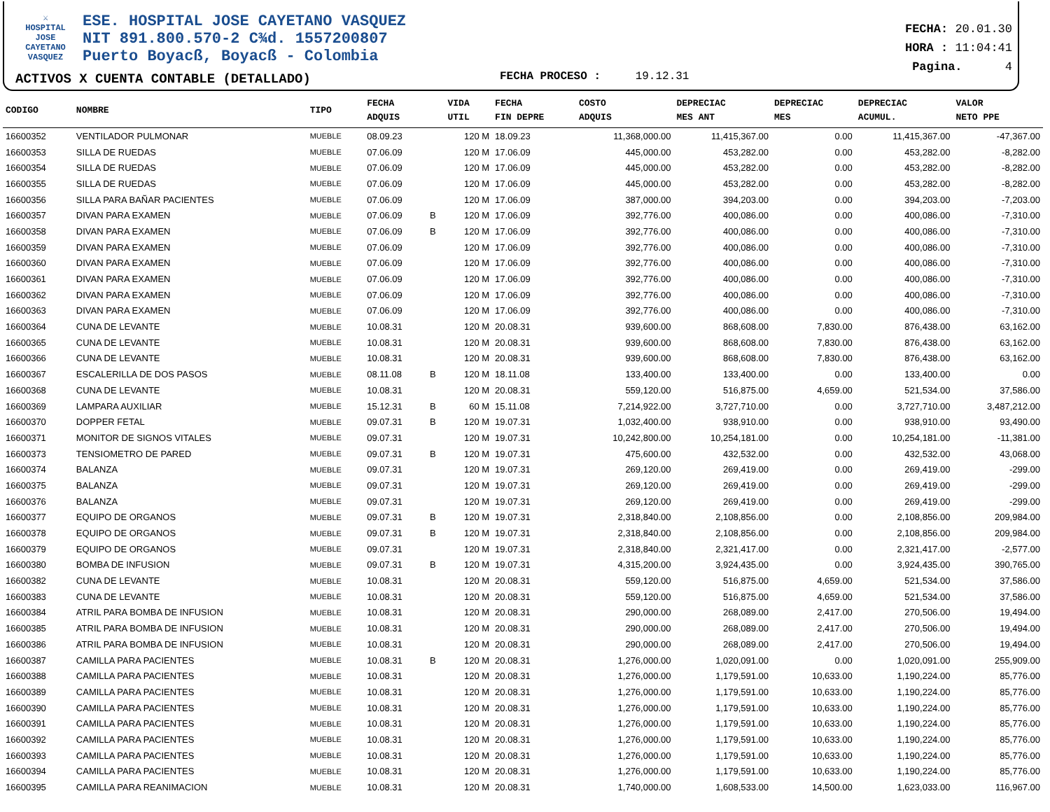⚔
HOSPITAL
JOSE CAYETANO
VASQUEZ
ESE. HOSPITAL JOSE CAYETANO VASQUEZ
NIT 891.800.570-2 C¾d. 1557200807
Puerto Boyacß, Boyacß - Colombia
FECHA: 20.01.30
HORA : 11:04:41
Pagina. 4
ACTIVOS X CUENTA CONTABLE (DETALLADO)
FECHA PROCESO : 19.12.31
| CODIGO | NOMBRE | TIPO | FECHA ADQUIS | | VIDA UTIL | FECHA FIN DEPRE | COSTO ADQUIS | DEPRECIAC MES ANT | DEPRECIAC MES | DEPRECIAC ACUMUL. | VALOR NETO PPE |
| --- | --- | --- | --- | --- | --- | --- | --- | --- | --- | --- | --- |
| 16600352 | VENTILADOR PULMONAR | MUEBLE | 08.09.23 | | 120 M | 18.09.23 | 11,368,000.00 | 11,415,367.00 | 0.00 | 11,415,367.00 | -47,367.00 |
| 16600353 | SILLA DE RUEDAS | MUEBLE | 07.06.09 | | 120 M | 17.06.09 | 445,000.00 | 453,282.00 | 0.00 | 453,282.00 | -8,282.00 |
| 16600354 | SILLA DE RUEDAS | MUEBLE | 07.06.09 | | 120 M | 17.06.09 | 445,000.00 | 453,282.00 | 0.00 | 453,282.00 | -8,282.00 |
| 16600355 | SILLA DE RUEDAS | MUEBLE | 07.06.09 | | 120 M | 17.06.09 | 445,000.00 | 453,282.00 | 0.00 | 453,282.00 | -8,282.00 |
| 16600356 | SILLA PARA BAÑAR PACIENTES | MUEBLE | 07.06.09 | | 120 M | 17.06.09 | 387,000.00 | 394,203.00 | 0.00 | 394,203.00 | -7,203.00 |
| 16600357 | DIVAN PARA EXAMEN | MUEBLE | 07.06.09 | B | 120 M | 17.06.09 | 392,776.00 | 400,086.00 | 0.00 | 400,086.00 | -7,310.00 |
| 16600358 | DIVAN PARA EXAMEN | MUEBLE | 07.06.09 | B | 120 M | 17.06.09 | 392,776.00 | 400,086.00 | 0.00 | 400,086.00 | -7,310.00 |
| 16600359 | DIVAN PARA EXAMEN | MUEBLE | 07.06.09 | | 120 M | 17.06.09 | 392,776.00 | 400,086.00 | 0.00 | 400,086.00 | -7,310.00 |
| 16600360 | DIVAN PARA EXAMEN | MUEBLE | 07.06.09 | | 120 M | 17.06.09 | 392,776.00 | 400,086.00 | 0.00 | 400,086.00 | -7,310.00 |
| 16600361 | DIVAN PARA EXAMEN | MUEBLE | 07.06.09 | | 120 M | 17.06.09 | 392,776.00 | 400,086.00 | 0.00 | 400,086.00 | -7,310.00 |
| 16600362 | DIVAN PARA EXAMEN | MUEBLE | 07.06.09 | | 120 M | 17.06.09 | 392,776.00 | 400,086.00 | 0.00 | 400,086.00 | -7,310.00 |
| 16600363 | DIVAN PARA EXAMEN | MUEBLE | 07.06.09 | | 120 M | 17.06.09 | 392,776.00 | 400,086.00 | 0.00 | 400,086.00 | -7,310.00 |
| 16600364 | CUNA DE LEVANTE | MUEBLE | 10.08.31 | | 120 M | 20.08.31 | 939,600.00 | 868,608.00 | 7,830.00 | 876,438.00 | 63,162.00 |
| 16600365 | CUNA DE LEVANTE | MUEBLE | 10.08.31 | | 120 M | 20.08.31 | 939,600.00 | 868,608.00 | 7,830.00 | 876,438.00 | 63,162.00 |
| 16600366 | CUNA DE LEVANTE | MUEBLE | 10.08.31 | | 120 M | 20.08.31 | 939,600.00 | 868,608.00 | 7,830.00 | 876,438.00 | 63,162.00 |
| 16600367 | ESCALERILLA DE DOS PASOS | MUEBLE | 08.11.08 | B | 120 M | 18.11.08 | 133,400.00 | 133,400.00 | 0.00 | 133,400.00 | 0.00 |
| 16600368 | CUNA DE LEVANTE | MUEBLE | 10.08.31 | | 120 M | 20.08.31 | 559,120.00 | 516,875.00 | 4,659.00 | 521,534.00 | 37,586.00 |
| 16600369 | LAMPARA AUXILIAR | MUEBLE | 15.12.31 | B | 60 M | 15.11.08 | 7,214,922.00 | 3,727,710.00 | 0.00 | 3,727,710.00 | 3,487,212.00 |
| 16600370 | DOPPER FETAL | MUEBLE | 09.07.31 | B | 120 M | 19.07.31 | 1,032,400.00 | 938,910.00 | 0.00 | 938,910.00 | 93,490.00 |
| 16600371 | MONITOR DE SIGNOS VITALES | MUEBLE | 09.07.31 | | 120 M | 19.07.31 | 10,242,800.00 | 10,254,181.00 | 0.00 | 10,254,181.00 | -11,381.00 |
| 16600373 | TENSIOMETRO DE PARED | MUEBLE | 09.07.31 | B | 120 M | 19.07.31 | 475,600.00 | 432,532.00 | 0.00 | 432,532.00 | 43,068.00 |
| 16600374 | BALANZA | MUEBLE | 09.07.31 | | 120 M | 19.07.31 | 269,120.00 | 269,419.00 | 0.00 | 269,419.00 | -299.00 |
| 16600375 | BALANZA | MUEBLE | 09.07.31 | | 120 M | 19.07.31 | 269,120.00 | 269,419.00 | 0.00 | 269,419.00 | -299.00 |
| 16600376 | BALANZA | MUEBLE | 09.07.31 | | 120 M | 19.07.31 | 269,120.00 | 269,419.00 | 0.00 | 269,419.00 | -299.00 |
| 16600377 | EQUIPO DE ORGANOS | MUEBLE | 09.07.31 | B | 120 M | 19.07.31 | 2,318,840.00 | 2,108,856.00 | 0.00 | 2,108,856.00 | 209,984.00 |
| 16600378 | EQUIPO DE ORGANOS | MUEBLE | 09.07.31 | B | 120 M | 19.07.31 | 2,318,840.00 | 2,108,856.00 | 0.00 | 2,108,856.00 | 209,984.00 |
| 16600379 | EQUIPO DE ORGANOS | MUEBLE | 09.07.31 | | 120 M | 19.07.31 | 2,318,840.00 | 2,321,417.00 | 0.00 | 2,321,417.00 | -2,577.00 |
| 16600380 | BOMBA DE INFUSION | MUEBLE | 09.07.31 | B | 120 M | 19.07.31 | 4,315,200.00 | 3,924,435.00 | 0.00 | 3,924,435.00 | 390,765.00 |
| 16600382 | CUNA DE LEVANTE | MUEBLE | 10.08.31 | | 120 M | 20.08.31 | 559,120.00 | 516,875.00 | 4,659.00 | 521,534.00 | 37,586.00 |
| 16600383 | CUNA DE LEVANTE | MUEBLE | 10.08.31 | | 120 M | 20.08.31 | 559,120.00 | 516,875.00 | 4,659.00 | 521,534.00 | 37,586.00 |
| 16600384 | ATRIL PARA BOMBA DE INFUSION | MUEBLE | 10.08.31 | | 120 M | 20.08.31 | 290,000.00 | 268,089.00 | 2,417.00 | 270,506.00 | 19,494.00 |
| 16600385 | ATRIL PARA BOMBA DE INFUSION | MUEBLE | 10.08.31 | | 120 M | 20.08.31 | 290,000.00 | 268,089.00 | 2,417.00 | 270,506.00 | 19,494.00 |
| 16600386 | ATRIL PARA BOMBA DE INFUSION | MUEBLE | 10.08.31 | | 120 M | 20.08.31 | 290,000.00 | 268,089.00 | 2,417.00 | 270,506.00 | 19,494.00 |
| 16600387 | CAMILLA PARA PACIENTES | MUEBLE | 10.08.31 | B | 120 M | 20.08.31 | 1,276,000.00 | 1,020,091.00 | 0.00 | 1,020,091.00 | 255,909.00 |
| 16600388 | CAMILLA PARA PACIENTES | MUEBLE | 10.08.31 | | 120 M | 20.08.31 | 1,276,000.00 | 1,179,591.00 | 10,633.00 | 1,190,224.00 | 85,776.00 |
| 16600389 | CAMILLA PARA PACIENTES | MUEBLE | 10.08.31 | | 120 M | 20.08.31 | 1,276,000.00 | 1,179,591.00 | 10,633.00 | 1,190,224.00 | 85,776.00 |
| 16600390 | CAMILLA PARA PACIENTES | MUEBLE | 10.08.31 | | 120 M | 20.08.31 | 1,276,000.00 | 1,179,591.00 | 10,633.00 | 1,190,224.00 | 85,776.00 |
| 16600391 | CAMILLA PARA PACIENTES | MUEBLE | 10.08.31 | | 120 M | 20.08.31 | 1,276,000.00 | 1,179,591.00 | 10,633.00 | 1,190,224.00 | 85,776.00 |
| 16600392 | CAMILLA PARA PACIENTES | MUEBLE | 10.08.31 | | 120 M | 20.08.31 | 1,276,000.00 | 1,179,591.00 | 10,633.00 | 1,190,224.00 | 85,776.00 |
| 16600393 | CAMILLA PARA PACIENTES | MUEBLE | 10.08.31 | | 120 M | 20.08.31 | 1,276,000.00 | 1,179,591.00 | 10,633.00 | 1,190,224.00 | 85,776.00 |
| 16600394 | CAMILLA PARA PACIENTES | MUEBLE | 10.08.31 | | 120 M | 20.08.31 | 1,276,000.00 | 1,179,591.00 | 10,633.00 | 1,190,224.00 | 85,776.00 |
| 16600395 | CAMILLA PARA REANIMACION | MUEBLE | 10.08.31 | | 120 M | 20.08.31 | 1,740,000.00 | 1,608,533.00 | 14,500.00 | 1,623,033.00 | 116,967.00 |